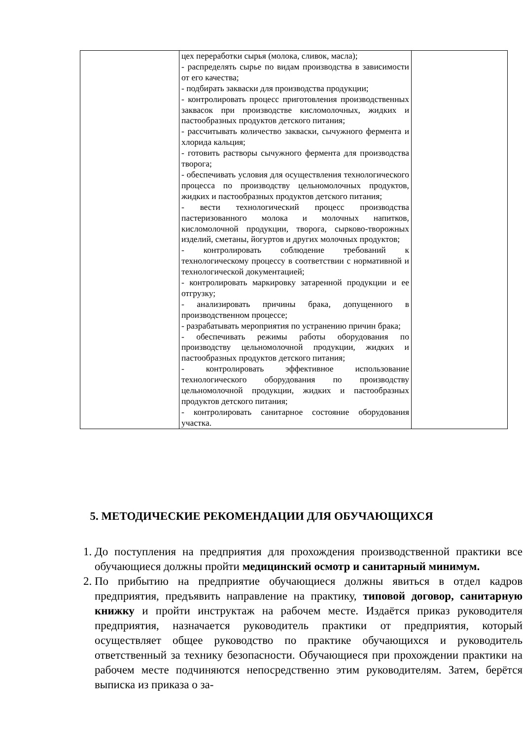| | цех переработки сырья (молока, сливок, масла); - распределять сырье по видам производства в зависимости от его качества; - подбирать закваски для производства продукции; - контролировать процесс приготовления производственных заквасок при производстве кисломолочных, жидких и пастообразных продуктов детского питания; - рассчитывать количество закваски, сычужного фермента и хлорида кальция; - готовить растворы сычужного фермента для производства творога; - обеспечивать условия для осуществления технологического процесса по производству цельномолочных продуктов, жидких и пастообразных продуктов детского питания; - вести технологический процесс производства пастеризованного молока и молочных напитков, кисломолочной продукции, творога, сырково-творожных изделий, сметаны, йогуртов и других молочных продуктов; - контролировать соблюдение требований к технологическому процессу в соответствии с нормативной и технологической документацией; - контролировать маркировку затаренной продукции и ее отгрузку; - анализировать причины брака, допущенного в производственном процессе; - разрабатывать мероприятия по устранению причин брака; - обеспечивать режимы работы оборудования по производству цельномолочной продукции, жидких и пастообразных продуктов детского питания; - контролировать эффективное использование технологического оборудования по производству цельномолочной продукции, жидких и пастообразных продуктов детского питания; - контролировать санитарное состояние оборудования участка. | |
5. МЕТОДИЧЕСКИЕ РЕКОМЕНДАЦИИ ДЛЯ ОБУЧАЮЩИХСЯ
1. До поступления на предприятия для прохождения производственной практики все обучающиеся должны пройти медицинский осмотр и санитарный минимум.
2. По прибытию на предприятие обучающиеся должны явиться в отдел кадров предприятия, предъявить направление на практику, типовой договор, санитарную книжку и пройти инструктаж на рабочем месте. Издаётся приказ руководителя предприятия, назначается руководитель практики от предприятия, который осуществляет общее руководство по практике обучающихся и руководитель ответственный за технику безопасности. Обучающиеся при прохождении практики на рабочем месте подчиняются непосредственно этим руководителям. Затем, берётся выписка из приказа о за-